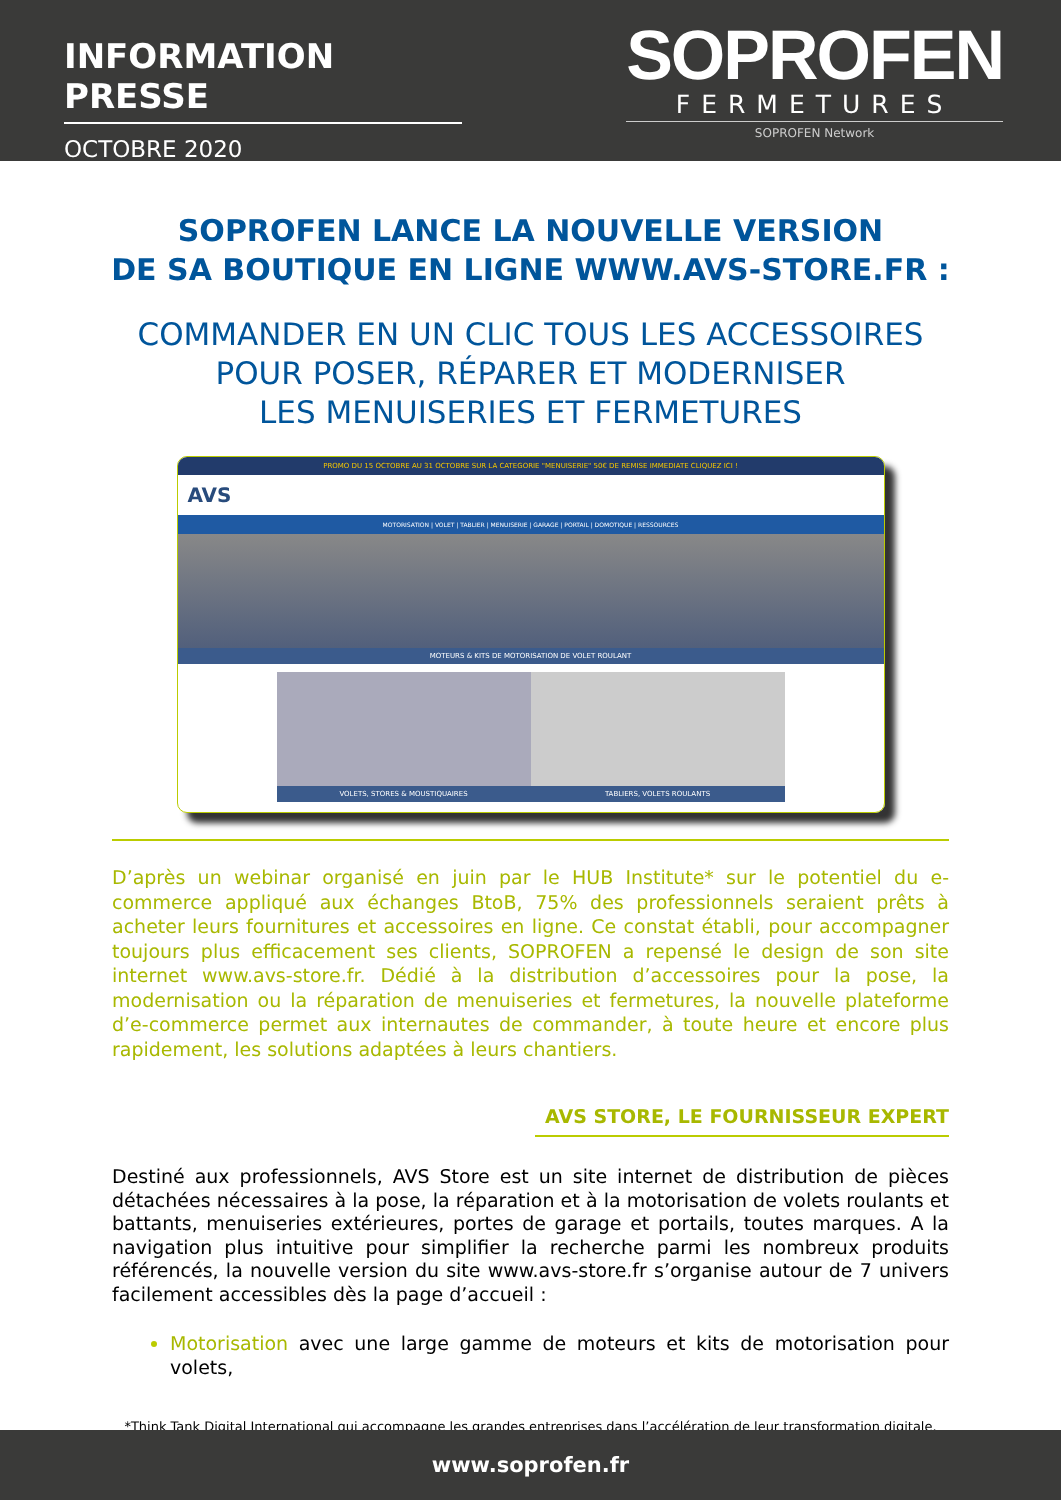INFORMATION PRESSE
OCTOBRE 2020
SOPROFEN
FERMETURES
SOPROFEN Network
SOPROFEN LANCE LA NOUVELLE VERSION
DE SA BOUTIQUE EN LIGNE WWW.AVS-STORE.FR :
COMMANDER EN UN CLIC TOUS LES ACCESSOIRES
POUR POSER, RÉPARER ET MODERNISER
LES MENUISERIES ET FERMETURES
PROMO DU 15 OCTOBRE AU 31 OCTOBRE SUR LA CATEGORIE "MENUISERIE" 50€ DE REMISE IMMEDIATE CLIQUEZ ICI !
AVS
MOTORISATION | VOLET | TABLIER | MENUISERIE | GARAGE | PORTAIL | DOMOTIQUE | RESSOURCES
MOTEURS & KITS DE MOTORISATION DE VOLET ROULANT
VOLETS, STORES & MOUSTIQUAIRES
TABLIERS, VOLETS ROULANTS
D’après un webinar organisé en juin par le HUB Institute* sur le potentiel du e-commerce appliqué aux échanges BtoB, 75% des professionnels seraient prêts à acheter leurs fournitures et accessoires en ligne. Ce constat établi, pour accompagner toujours plus efficacement ses clients, SOPROFEN a repensé le design de son site internet www.avs-store.fr. Dédié à la distribution d’accessoires pour la pose, la modernisation ou la réparation de menuiseries et fermetures, la nouvelle plateforme d’e-commerce permet aux internautes de commander, à toute heure et encore plus rapidement, les solutions adaptées à leurs chantiers.
AVS STORE, LE FOURNISSEUR EXPERT
Destiné aux professionnels, AVS Store est un site internet de distribution de pièces détachées nécessaires à la pose, la réparation et à la motorisation de volets roulants et battants, menuiseries extérieures, portes de garage et portails, toutes marques. A la navigation plus intuitive pour simplifier la recherche parmi les nombreux produits référencés, la nouvelle version du site www.avs-store.fr s’organise autour de 7 univers facilement accessibles dès la page d’accueil :
Motorisation avec une large gamme de moteurs et kits de motorisation pour volets,
*Think Tank Digital International qui accompagne les grandes entreprises dans l’accélération de leur transformation digitale.
www.soprofen.fr